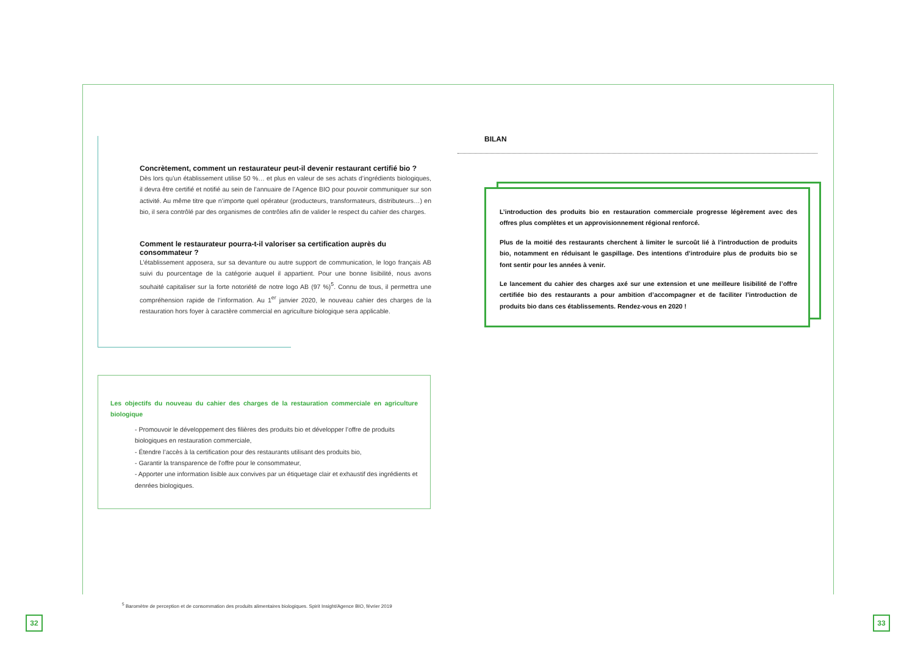Concrètement, comment un restaurateur peut-il devenir restaurant certifié bio ?
Dès lors qu’un établissement utilise 50 %… et plus en valeur de ses achats d’ingrédients biologiques, il devra être certifié et notifié au sein de l’annuaire de l’Agence BIO pour pouvoir communiquer sur son activité. Au même titre que n’importe quel opérateur (producteurs, transformateurs, distributeurs…) en bio, il sera contrôlé par des organismes de contrôles afin de valider le respect du cahier des charges.
Comment le restaurateur pourra-t-il valoriser sa certification auprès du consommateur ?
L’établissement apposera, sur sa devanture ou autre support de communication, le logo français AB suivi du pourcentage de la catégorie auquel il appartient. Pour une bonne lisibilité, nous avons souhaité capitaliser sur la forte notoriété de notre logo AB (97 %)<sup>5</sup>. Connu de tous, il permettra une compréhension rapide de l’information. Au 1<sup>er</sup> janvier 2020, le nouveau cahier des charges de la restauration hors foyer à caractère commercial en agriculture biologique sera applicable.
Les objectifs du nouveau du cahier des charges de la restauration commerciale en agriculture biologique
- Promouvoir le développement des filières des produits bio et développer l’offre de produits biologiques en restauration commerciale,
- Étendre l’accès à la certification pour des restaurants utilisant des produits bio,
- Garantir la transparence de l’offre pour le consommateur,
- Apporter une information lisible aux convives par un étiquetage clair et exhaustif des ingrédients et denrées biologiques.
<sup>5</sup> Baromètre de perception et de consommation des produits alimentaires biologiques. Spirit Insight/Agence BIO, février 2019
BILAN
L’introduction des produits bio en restauration commerciale progresse légèrement avec des offres plus complètes et un approvisionnement régional renforcé.
Plus de la moitié des restaurants cherchent à limiter le surcoût lié à l’introduction de produits bio, notamment en réduisant le gaspillage. Des intentions d’introduire plus de produits bio se font sentir pour les années à venir.
Le lancement du cahier des charges axé sur une extension et une meilleure lisibilité de l’offre certifiée bio des restaurants a pour ambition d’accompagner et de faciliter l’introduction de produits bio dans ces établissements. Rendez-vous en 2020 !
32 33